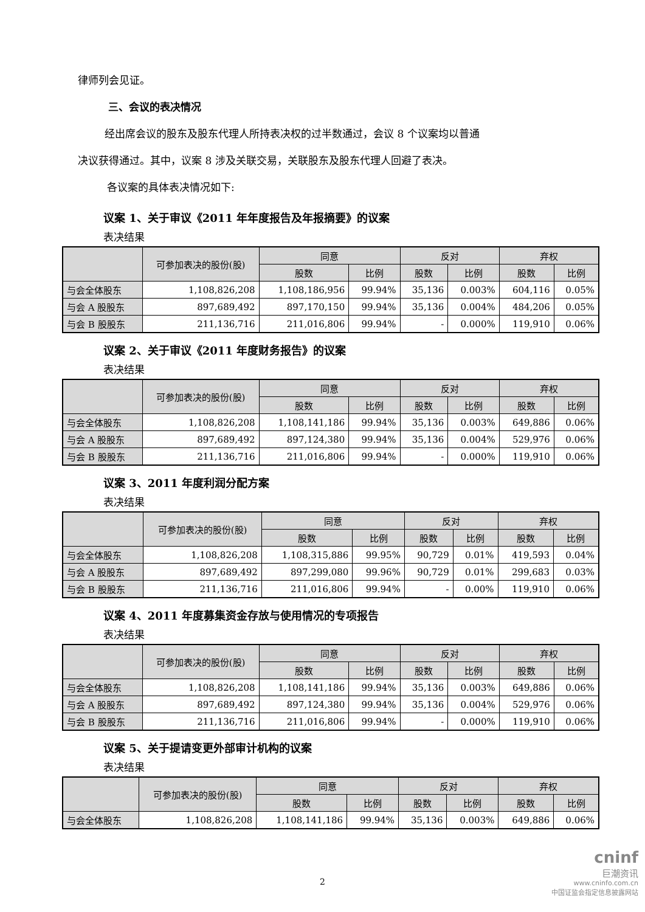律师列会见证。
三、会议的表决情况
经出席会议的股东及股东代理人所持表决权的过半数通过，会议 8 个议案均以普通
决议获得通过。其中，议案 8 涉及关联交易，关联股东及股东代理人回避了表决。
各议案的具体表决情况如下:
议案 1、关于审议《2011 年年度报告及年报摘要》的议案
表决结果
| | 可参加表决的股份(股) | 同意 | | 反对 | | 弃权 | |
| --- | --- | --- | --- | --- | --- | --- | --- |
| | | 股数 | 比例 | 股数 | 比例 | 股数 | 比例 |
| 与会全体股东 | 1,108,826,208 | 1,108,186,956 | 99.94% | 35,136 | 0.003% | 604,116 | 0.05% |
| 与会 A 股股东 | 897,689,492 | 897,170,150 | 99.94% | 35,136 | 0.004% | 484,206 | 0.05% |
| 与会 B 股股东 | 211,136,716 | 211,016,806 | 99.94% | - | 0.000% | 119,910 | 0.06% |
议案 2、关于审议《2011 年度财务报告》的议案
表决结果
| | 可参加表决的股份(股) | 同意 | | 反对 | | 弃权 | |
| --- | --- | --- | --- | --- | --- | --- | --- |
| | | 股数 | 比例 | 股数 | 比例 | 股数 | 比例 |
| 与会全体股东 | 1,108,826,208 | 1,108,141,186 | 99.94% | 35,136 | 0.003% | 649,886 | 0.06% |
| 与会 A 股股东 | 897,689,492 | 897,124,380 | 99.94% | 35,136 | 0.004% | 529,976 | 0.06% |
| 与会 B 股股东 | 211,136,716 | 211,016,806 | 99.94% | - | 0.000% | 119,910 | 0.06% |
议案 3、2011 年度利润分配方案
表决结果
| | 可参加表决的股份(股) | 同意 | | 反对 | | 弃权 | |
| --- | --- | --- | --- | --- | --- | --- | --- |
| | | 股数 | 比例 | 股数 | 比例 | 股数 | 比例 |
| 与会全体股东 | 1,108,826,208 | 1,108,315,886 | 99.95% | 90,729 | 0.01% | 419,593 | 0.04% |
| 与会 A 股股东 | 897,689,492 | 897,299,080 | 99.96% | 90,729 | 0.01% | 299,683 | 0.03% |
| 与会 B 股股东 | 211,136,716 | 211,016,806 | 99.94% | - | 0.00% | 119,910 | 0.06% |
议案 4、2011 年度募集资金存放与使用情况的专项报告
表决结果
| | 可参加表决的股份(股) | 同意 | | 反对 | | 弃权 | |
| --- | --- | --- | --- | --- | --- | --- | --- |
| | | 股数 | 比例 | 股数 | 比例 | 股数 | 比例 |
| 与会全体股东 | 1,108,826,208 | 1,108,141,186 | 99.94% | 35,136 | 0.003% | 649,886 | 0.06% |
| 与会 A 股股东 | 897,689,492 | 897,124,380 | 99.94% | 35,136 | 0.004% | 529,976 | 0.06% |
| 与会 B 股股东 | 211,136,716 | 211,016,806 | 99.94% | - | 0.000% | 119,910 | 0.06% |
议案 5、关于提请变更外部审计机构的议案
表决结果
| | 可参加表决的股份(股) | 同意 | | 反对 | | 弃权 | |
| --- | --- | --- | --- | --- | --- | --- | --- |
| | | 股数 | 比例 | 股数 | 比例 | 股数 | 比例 |
| 与会全体股东 | 1,108,826,208 | 1,108,141,186 | 99.94% | 35,136 | 0.003% | 649,886 | 0.06% |
2
cninf
巨潮资讯
www.cninfo.com.cn
中国证监会指定信息披露网站